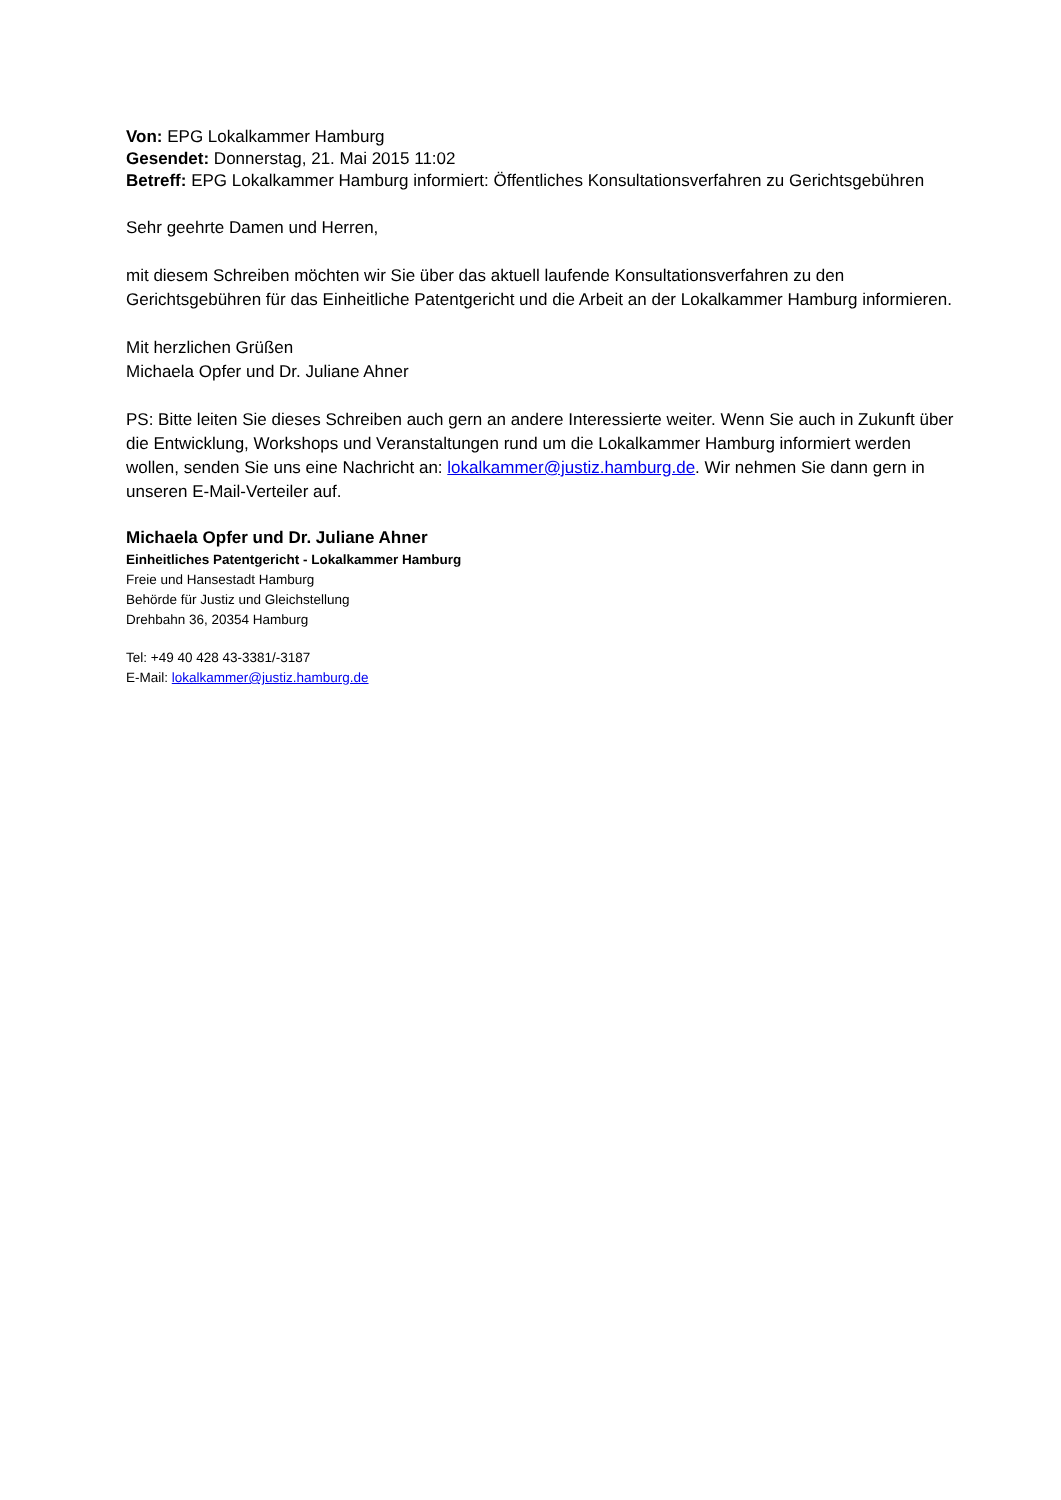Von: EPG Lokalkammer Hamburg
Gesendet: Donnerstag, 21. Mai 2015 11:02
Betreff: EPG Lokalkammer Hamburg informiert: Öffentliches Konsultationsverfahren zu Gerichtsgebühren
Sehr geehrte Damen und Herren,
mit diesem Schreiben möchten wir Sie über das aktuell laufende Konsultationsverfahren zu den Gerichtsgebühren für das Einheitliche Patentgericht und die Arbeit an der Lokalkammer Hamburg informieren.
Mit herzlichen Grüßen
Michaela Opfer und Dr. Juliane Ahner
PS: Bitte leiten Sie dieses Schreiben auch gern an andere Interessierte weiter. Wenn Sie auch in Zukunft über die Entwicklung, Workshops und Veranstaltungen rund um die Lokalkammer Hamburg informiert werden wollen, senden Sie uns eine Nachricht an: lokalkammer@justiz.hamburg.de. Wir nehmen Sie dann gern in unseren E-Mail-Verteiler auf.
Michaela Opfer und Dr. Juliane Ahner
Einheitliches Patentgericht - Lokalkammer Hamburg
Freie und Hansestadt Hamburg
Behörde für Justiz und Gleichstellung
Drehbahn 36, 20354 Hamburg
Tel: +49 40 428 43-3381/-3187
E-Mail: lokalkammer@justiz.hamburg.de